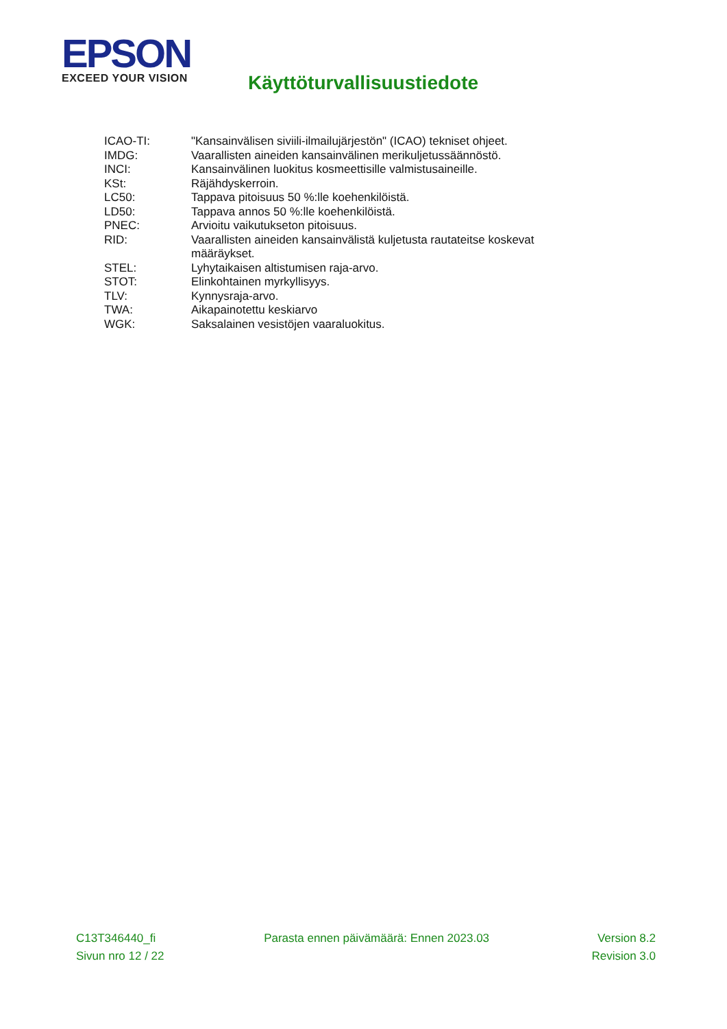EPSON
EXCEED YOUR VISION
Käyttöturvallisuustiedote
| ICAO-TI: | "Kansainvälisen siviili-ilmailujärjestön" (ICAO) tekniset ohjeet. |
| IMDG: | Vaarallisten aineiden kansainvälinen merikuljetussäännöstö. |
| INCI: | Kansainvälinen luokitus kosmeettisille valmistusaineille. |
| KSt: | Räjähdyskerroin. |
| LC50: | Tappava pitoisuus 50 %:lle koehenkilöistä. |
| LD50: | Tappava annos 50 %:lle koehenkilöistä. |
| PNEC: | Arvioitu vaikutukseton pitoisuus. |
| RID: | Vaarallisten aineiden kansainvälistä kuljetusta rautateitse koskevat määräykset. |
| STEL: | Lyhytaikaisen altistumisen raja-arvo. |
| STOT: | Elinkohtainen myrkyllisyys. |
| TLV: | Kynnysraja-arvo. |
| TWA: | Aikapainotettu keskiarvo |
| WGK: | Saksalainen vesistöjen vaaraluokitus. |
C13T346440_fi Parasta ennen päivämäärä: Ennen 2023.03 Version 8.2
Sivun nro 12 / 22 Revision 3.0